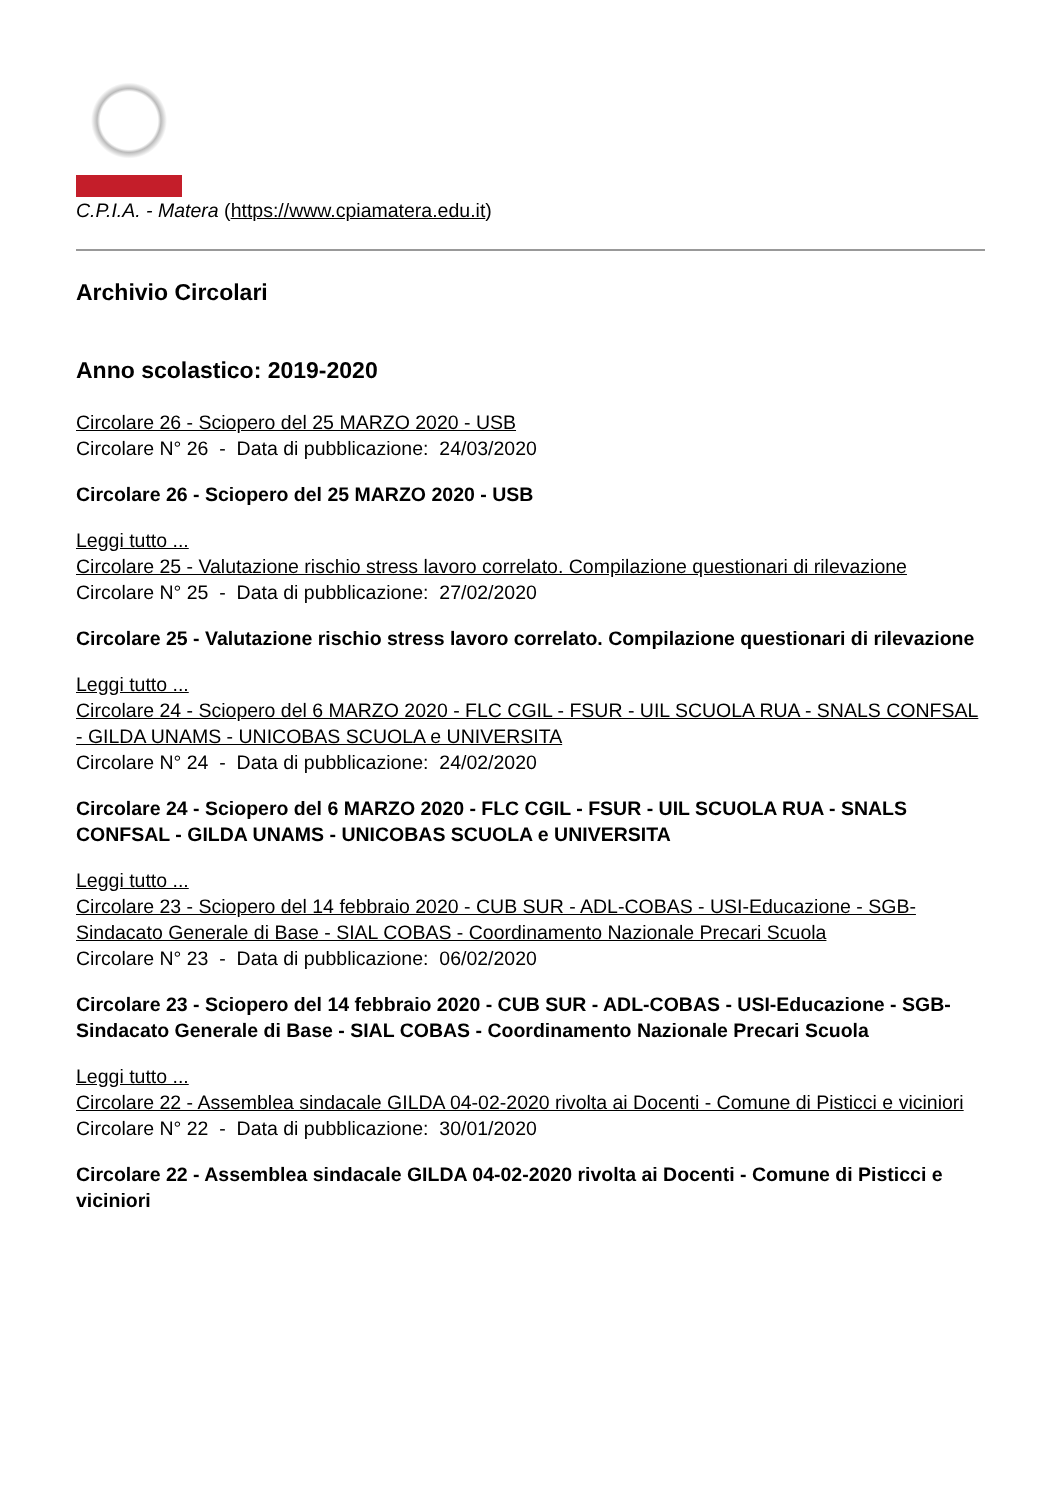C.P.I.A. - Matera (https://www.cpiamatera.edu.it)
Archivio Circolari
Anno scolastico: 2019-2020
Circolare 26 - Sciopero del 25 MARZO 2020 - USB
Circolare N° 26 - Data di pubblicazione: 24/03/2020
Circolare 26 - Sciopero del 25 MARZO 2020 - USB
Leggi tutto ...
Circolare 25 - Valutazione rischio stress lavoro correlato. Compilazione questionari di rilevazione
Circolare N° 25 - Data di pubblicazione: 27/02/2020
Circolare 25 - Valutazione rischio stress lavoro correlato. Compilazione questionari di rilevazione
Leggi tutto ...
Circolare 24 - Sciopero del 6 MARZO 2020 - FLC CGIL - FSUR - UIL SCUOLA RUA - SNALS CONFSAL - GILDA UNAMS - UNICOBAS SCUOLA e UNIVERSITA
Circolare N° 24 - Data di pubblicazione: 24/02/2020
Circolare 24 - Sciopero del 6 MARZO 2020 - FLC CGIL - FSUR - UIL SCUOLA RUA - SNALS CONFSAL - GILDA UNAMS - UNICOBAS SCUOLA e UNIVERSITA
Leggi tutto ...
Circolare 23 - Sciopero del 14 febbraio 2020 - CUB SUR - ADL-COBAS - USI-Educazione - SGB-Sindacato Generale di Base - SIAL COBAS - Coordinamento Nazionale Precari Scuola
Circolare N° 23 - Data di pubblicazione: 06/02/2020
Circolare 23 - Sciopero del 14 febbraio 2020 - CUB SUR - ADL-COBAS - USI-Educazione - SGB-Sindacato Generale di Base - SIAL COBAS - Coordinamento Nazionale Precari Scuola
Leggi tutto ...
Circolare 22 - Assemblea sindacale GILDA 04-02-2020 rivolta ai Docenti - Comune di Pisticci e viciniori
Circolare N° 22 - Data di pubblicazione: 30/01/2020
Circolare 22 - Assemblea sindacale GILDA 04-02-2020 rivolta ai Docenti - Comune di Pisticci e viciniori